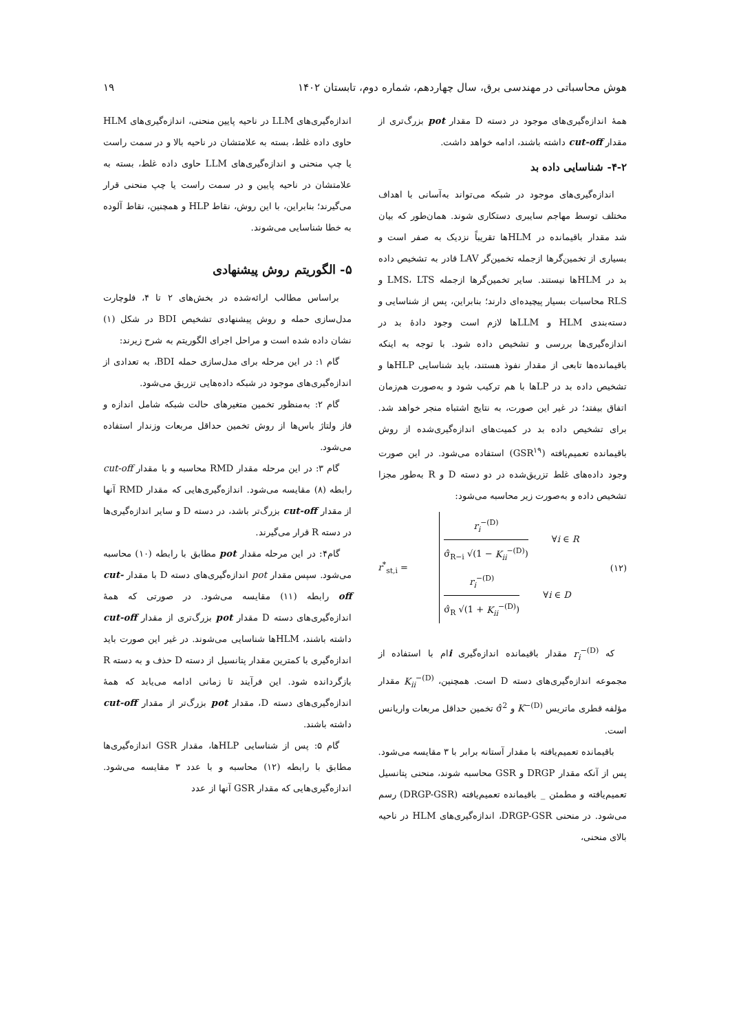هوش محاسباتی در مهندسی برق، سال چهاردهم، شماره دوم، تابستان ۱۴۰۲ ۱۹
همهٔ اندازه‌گیری‌های موجود در دسته D مقدار pot بزرگ‌تری از مقدار cut-off داشته باشند، ادامه خواهد داشت.
۴-۲- شناسایی داده بد
اندازه‌گیری‌های موجود در شبکه می‌تواند به‌آسانی با اهداف مختلف توسط مهاجم سایبری دستکاری شوند. همان‌طور که بیان شد مقدار باقیمانده در HLMها تقریباً نزدیک به صفر است و بسیاری از تخمین‌گرها ازجمله تخمین‌گر LAV قادر به تشخیص داده بد در HLMها نیستند. سایر تخمین‌گرها ازجمله LMS، LTS و RLS محاسبات بسیار پیچیده‌ای دارند؛ بنابراین، پس از شناسایی و دسته‌بندی HLM و LLMها لازم است وجود دادهٔ بد در اندازه‌گیری‌ها بررسی و تشخیص داده شود. با توجه به اینکه باقیمانده‌ها تابعی از مقدار نفوذ هستند، باید شناسایی HLPها و تشخیص داده بد در LPها با هم ترکیب شود و به‌صورت هم‌زمان اتفاق بیفتد؛ در غیر این صورت، به نتایج اشتباه منجر خواهد شد. برای تشخیص داده بد در کمیت‌های اندازه‌گیری‌شده از روش باقیمانده تعمیم‌یافته (GSR<sup>۱۹</sup>) استفاده می‌شود. در این صورت وجود داده‌های غلط تزریق‌شده در دو دسته D و R به‌طور مجزا تشخیص داده و به‌صورت زیر محاسبه می‌شود:
r<sup>*</sup><sub>st,i</sub> =
r<sub>i</sub><sup>−(D)</sup> σ̂<sub>R−i</sub> √(1 − K<sub>ii</sub><sup>−(D)</sup>) ∀i ∈ R
r<sub>i</sub><sup>−(D)</sup> σ̂<sub>R</sub> √(1 + K<sub>ii</sub><sup>−(D)</sup>) ∀i ∈ D
(۱۲)
که r<sub>i</sub><sup>−(D)</sup> مقدار باقیمانده اندازه‌گیری iام با استفاده از مجموعه اندازه‌گیری‌های دسته D است. همچنین، K<sub>ii</sub><sup>−(D)</sup> مقدار مؤلفه قطری ماتریس K<sup>−(D)</sup> و σ̂<sup>2</sup> تخمین حداقل مربعات واریانس است.
باقیمانده تعمیم‌یافته با مقدار آستانه برابر با ۳ مقایسه می‌شود. پس از آنکه مقدار DRGP و GSR محاسبه شوند، منحنی پتانسیل تعمیم‌یافته و مطمئن _ باقیمانده تعمیم‌یافته (DRGP-GSR) رسم می‌شود. در منحنی DRGP-GSR، اندازه‌گیری‌های HLM در ناحیه بالای منحنی،
اندازه‌گیری‌های LLM در ناحیه پایین منحنی، اندازه‌گیری‌های HLM حاوی داده غلط، بسته به علامتشان در ناحیه بالا و در سمت راست یا چپ منحنی و اندازه‌گیری‌های LLM حاوی داده غلط، بسته به علامتشان در ناحیه پایین و در سمت راست یا چپ منحنی قرار می‌گیرند؛ بنابراین، با این روش، نقاط HLP و همچنین، نقاط آلوده به خطا شناسایی می‌شوند.
۵- الگوریتم روش پیشنهادی
براساس مطالب ارائه‌شده در بخش‌های ۲ تا ۴، فلوچارت مدل‌سازی حمله و روش پیشنهادی تشخیص BDI در شکل (۱) نشان داده شده است و مراحل اجرای الگوریتم به شرح زیرند:
گام ۱: در این مرحله برای مدل‌سازی حمله BDI، به تعدادی از اندازه‌گیری‌های موجود در شبکه داده‌هایی تزریق می‌شود.
گام ۲: به‌منظور تخمین متغیرهای حالت شبکه شامل اندازه و فاز ولتاژ باس‌ها از روش تخمین حداقل مربعات وزندار استفاده می‌شود.
گام ۳: در این مرحله مقدار RMD محاسبه و با مقدار cut-off رابطه (۸) مقایسه می‌شود. اندازه‌گیری‌هایی که مقدار RMD آنها از مقدار cut-off بزرگ‌تر باشد، در دسته D و سایر اندازه‌گیری‌ها در دسته R قرار می‌گیرند.
گام۴: در این مرحله مقدار pot مطابق با رابطه (۱۰) محاسبه می‌شود. سپس مقدار pot اندازه‌گیری‌های دسته D با مقدار cut-off رابطه (۱۱) مقایسه می‌شود. در صورتی که همهٔ اندازه‌گیری‌های دسته D مقدار pot بزرگ‌تری از مقدار cut-off داشته باشند، HLMها شناسایی می‌شوند. در غیر این صورت باید اندازه‌گیری با کمترین مقدار پتانسیل از دسته D حذف و به دسته R بازگردانده شود. این فرآیند تا زمانی ادامه می‌یابد که همهٔ اندازه‌گیری‌های دسته D، مقدار pot بزرگ‌تر از مقدار cut-off داشته باشند.
گام ۵: پس از شناسایی HLPها، مقدار GSR اندازه‌گیری‌ها مطابق با رابطه (۱۲) محاسبه و با عدد ۳ مقایسه می‌شود. اندازه‌گیری‌هایی که مقدار GSR آنها از عدد